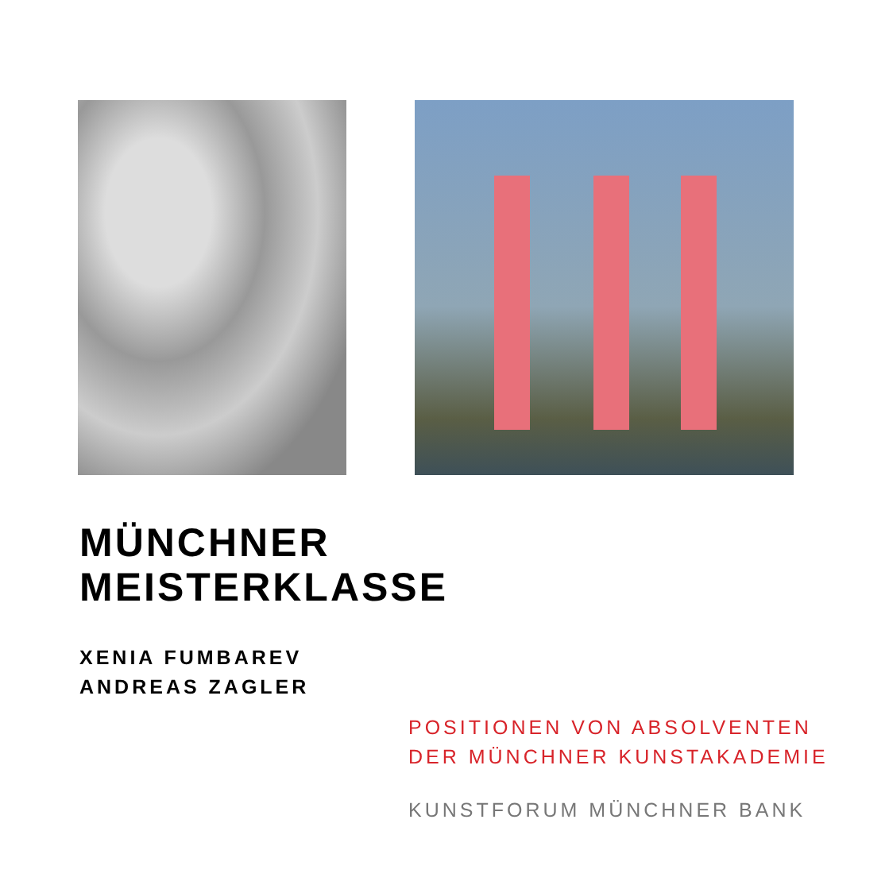MÜNCHNER
MEISTERKLASSE
XENIA FUMBAREV
ANDREAS ZAGLER
POSITIONEN VON ABSOLVENTEN
DER MÜNCHNER KUNSTAKADEMIE
KUNSTFORUM MÜNCHNER BANK